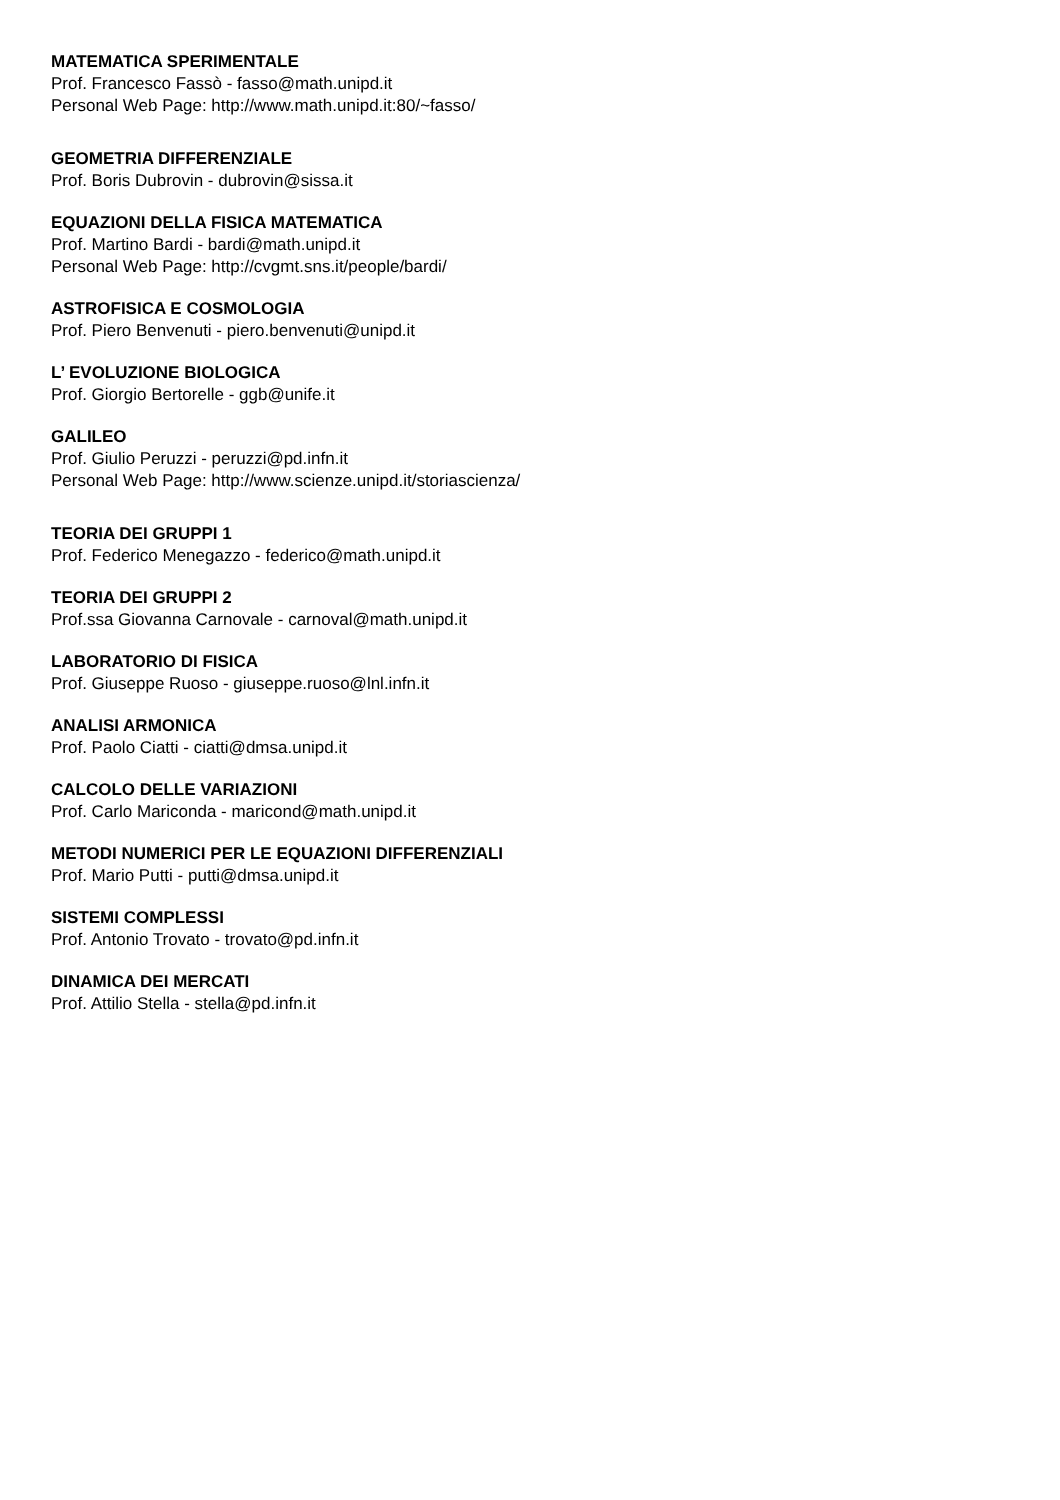MATEMATICA SPERIMENTALE
Prof. Francesco Fassò - fasso@math.unipd.it
Personal Web Page: http://www.math.unipd.it:80/~fasso/
GEOMETRIA DIFFERENZIALE
Prof. Boris Dubrovin - dubrovin@sissa.it
EQUAZIONI DELLA FISICA MATEMATICA
Prof. Martino Bardi - bardi@math.unipd.it
Personal Web Page: http://cvgmt.sns.it/people/bardi/
ASTROFISICA E COSMOLOGIA
Prof. Piero Benvenuti - piero.benvenuti@unipd.it
L’ EVOLUZIONE BIOLOGICA
Prof. Giorgio Bertorelle - ggb@unife.it
GALILEO
Prof. Giulio Peruzzi - peruzzi@pd.infn.it
Personal Web Page: http://www.scienze.unipd.it/storiascienza/
TEORIA DEI GRUPPI 1
Prof. Federico Menegazzo - federico@math.unipd.it
TEORIA DEI GRUPPI 2
Prof.ssa Giovanna Carnovale - carnoval@math.unipd.it
LABORATORIO DI FISICA
Prof. Giuseppe Ruoso - giuseppe.ruoso@lnl.infn.it
ANALISI ARMONICA
Prof. Paolo Ciatti - ciatti@dmsa.unipd.it
CALCOLO DELLE VARIAZIONI
Prof. Carlo Mariconda - maricond@math.unipd.it
METODI NUMERICI PER LE EQUAZIONI DIFFERENZIALI
Prof. Mario Putti - putti@dmsa.unipd.it
SISTEMI COMPLESSI
Prof. Antonio Trovato - trovato@pd.infn.it
DINAMICA DEI MERCATI
Prof. Attilio Stella - stella@pd.infn.it